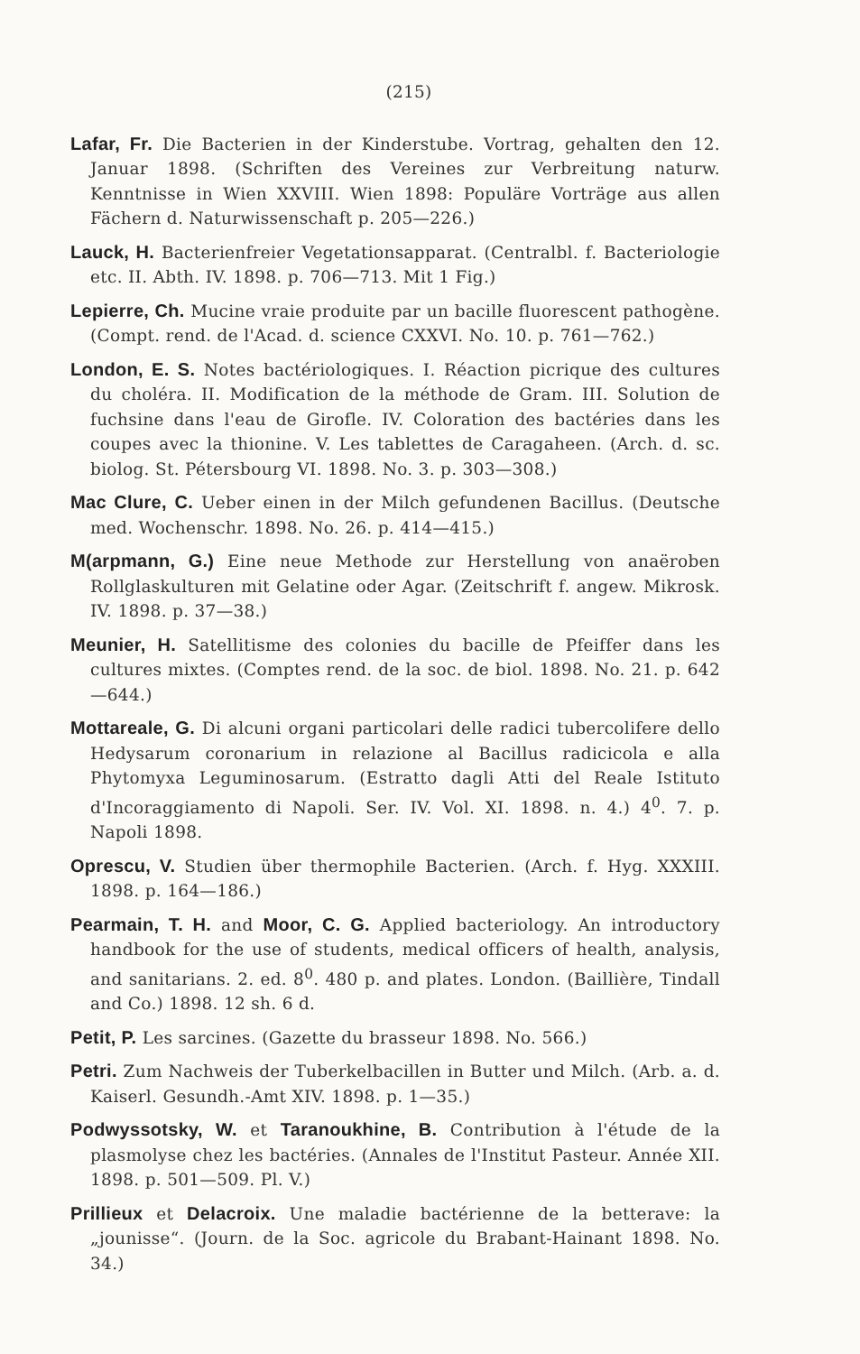(215)
Lafar, Fr. Die Bacterien in der Kinderstube. Vortrag, gehalten den 12. Januar 1898. (Schriften des Vereines zur Verbreitung naturw. Kenntnisse in Wien XXVIII. Wien 1898: Populäre Vorträge aus allen Fächern d. Naturwissenschaft p. 205—226.)
Lauck, H. Bacterienfreier Vegetationsapparat. (Centralbl. f. Bacteriologie etc. II. Abth. IV. 1898. p. 706—713. Mit 1 Fig.)
Lepierre, Ch. Mucine vraie produite par un bacille fluorescent pathogène. (Compt. rend. de l'Acad. d. science CXXVI. No. 10. p. 761—762.)
London, E. S. Notes bactériologiques. I. Réaction picrique des cultures du choléra. II. Modification de la méthode de Gram. III. Solution de fuchsine dans l'eau de Girofle. IV. Coloration des bactéries dans les coupes avec la thionine. V. Les tablettes de Caragaheen. (Arch. d. sc. biolog. St. Pétersbourg VI. 1898. No. 3. p. 303—308.)
Mac Clure, C. Ueber einen in der Milch gefundenen Bacillus. (Deutsche med. Wochenschr. 1898. No. 26. p. 414—415.)
M(arpmann, G.) Eine neue Methode zur Herstellung von anaëroben Rollglaskulturen mit Gelatine oder Agar. (Zeitschrift f. angew. Mikrosk. IV. 1898. p. 37—38.)
Meunier, H. Satellitisme des colonies du bacille de Pfeiffer dans les cultures mixtes. (Comptes rend. de la soc. de biol. 1898. No. 21. p. 642—644.)
Mottareale, G. Di alcuni organi particolari delle radici tubercolifere dello Hedysarum coronarium in relazione al Bacillus radicicola e alla Phytomyxa Leguminosarum. (Estratto dagli Atti del Reale Istituto d'Incoraggiamento di Napoli. Ser. IV. Vol. XI. 1898. n. 4.) 4<sup>0</sup>. 7. p. Napoli 1898.
Oprescu, V. Studien über thermophile Bacterien. (Arch. f. Hyg. XXXIII. 1898. p. 164—186.)
Pearmain, T. H. and Moor, C. G. Applied bacteriology. An introductory handbook for the use of students, medical officers of health, analysis, and sanitarians. 2. ed. 8<sup>0</sup>. 480 p. and plates. London. (Baillière, Tindall and Co.) 1898. 12 sh. 6 d.
Petit, P. Les sarcines. (Gazette du brasseur 1898. No. 566.)
Petri. Zum Nachweis der Tuberkelbacillen in Butter und Milch. (Arb. a. d. Kaiserl. Gesundh.-Amt XIV. 1898. p. 1—35.)
Podwyssotsky, W. et Taranoukhine, B. Contribution à l'étude de la plasmolyse chez les bactéries. (Annales de l'Institut Pasteur. Année XII. 1898. p. 501—509. Pl. V.)
Prillieux et Delacroix. Une maladie bactérienne de la betterave: la „jounisse“. (Journ. de la Soc. agricole du Brabant-Hainant 1898. No. 34.)